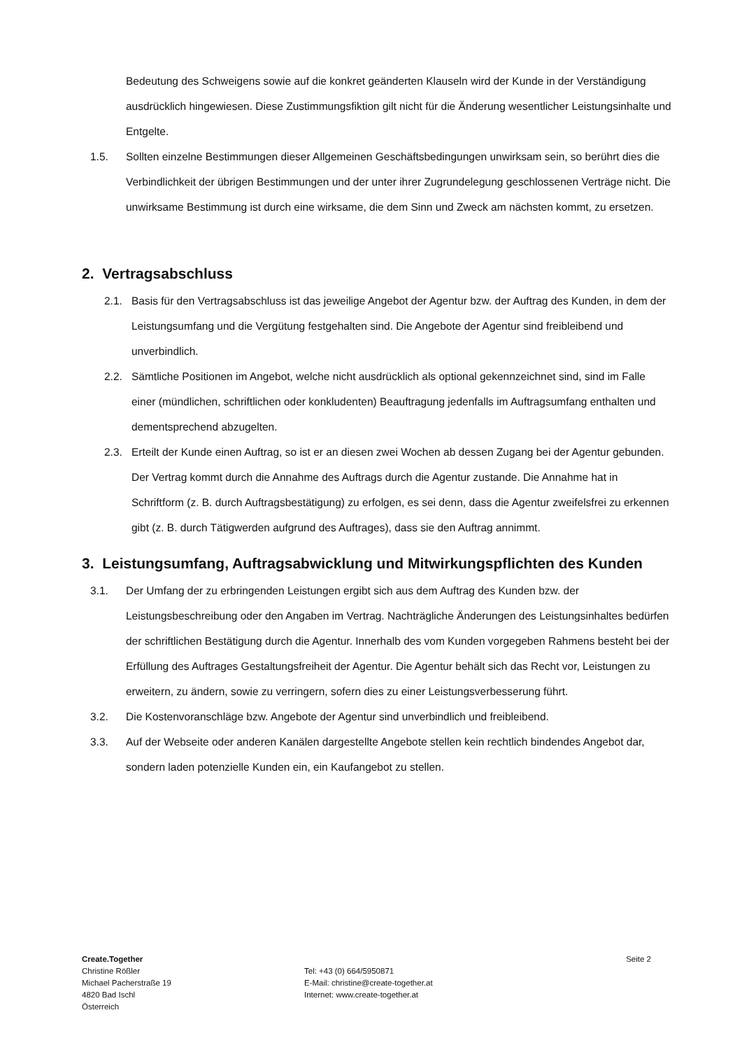Bedeutung des Schweigens sowie auf die konkret geänderten Klauseln wird der Kunde in der Verständigung ausdrücklich hingewiesen. Diese Zustimmungsfiktion gilt nicht für die Änderung wesentlicher Leistungsinhalte und Entgelte.
1.5. Sollten einzelne Bestimmungen dieser Allgemeinen Geschäftsbedingungen unwirksam sein, so berührt dies die Verbindlichkeit der übrigen Bestimmungen und der unter ihrer Zugrundelegung geschlossenen Verträge nicht. Die unwirksame Bestimmung ist durch eine wirksame, die dem Sinn und Zweck am nächsten kommt, zu ersetzen.
2. Vertragsabschluss
2.1. Basis für den Vertragsabschluss ist das jeweilige Angebot der Agentur bzw. der Auftrag des Kunden, in dem der Leistungsumfang und die Vergütung festgehalten sind. Die Angebote der Agentur sind freibleibend und unverbindlich.
2.2. Sämtliche Positionen im Angebot, welche nicht ausdrücklich als optional gekennzeichnet sind, sind im Falle einer (mündlichen, schriftlichen oder konkludenten) Beauftragung jedenfalls im Auftragsumfang enthalten und dementsprechend abzugelten.
2.3. Erteilt der Kunde einen Auftrag, so ist er an diesen zwei Wochen ab dessen Zugang bei der Agentur gebunden. Der Vertrag kommt durch die Annahme des Auftrags durch die Agentur zustande. Die Annahme hat in Schriftform (z. B. durch Auftragsbestätigung) zu erfolgen, es sei denn, dass die Agentur zweifelsfrei zu erkennen gibt (z. B. durch Tätigwerden aufgrund des Auftrages), dass sie den Auftrag annimmt.
3. Leistungsumfang, Auftragsabwicklung und Mitwirkungspflichten des Kunden
3.1. Der Umfang der zu erbringenden Leistungen ergibt sich aus dem Auftrag des Kunden bzw. der Leistungsbeschreibung oder den Angaben im Vertrag. Nachträgliche Änderungen des Leistungsinhaltes bedürfen der schriftlichen Bestätigung durch die Agentur. Innerhalb des vom Kunden vorgegeben Rahmens besteht bei der Erfüllung des Auftrages Gestaltungsfreiheit der Agentur. Die Agentur behält sich das Recht vor, Leistungen zu erweitern, zu ändern, sowie zu verringern, sofern dies zu einer Leistungsverbesserung führt.
3.2. Die Kostenvoranschläge bzw. Angebote der Agentur sind unverbindlich und freibleibend.
3.3. Auf der Webseite oder anderen Kanälen dargestellte Angebote stellen kein rechtlich bindendes Angebot dar, sondern laden potenzielle Kunden ein, ein Kaufangebot zu stellen.
Create.Together
Christine Rößler
Michael Pacherstraße 19
4820 Bad Ischl
Österreich
Tel: +43 (0) 664/5950871
E-Mail: christine@create-together.at
Internet: www.create-together.at
Seite 2